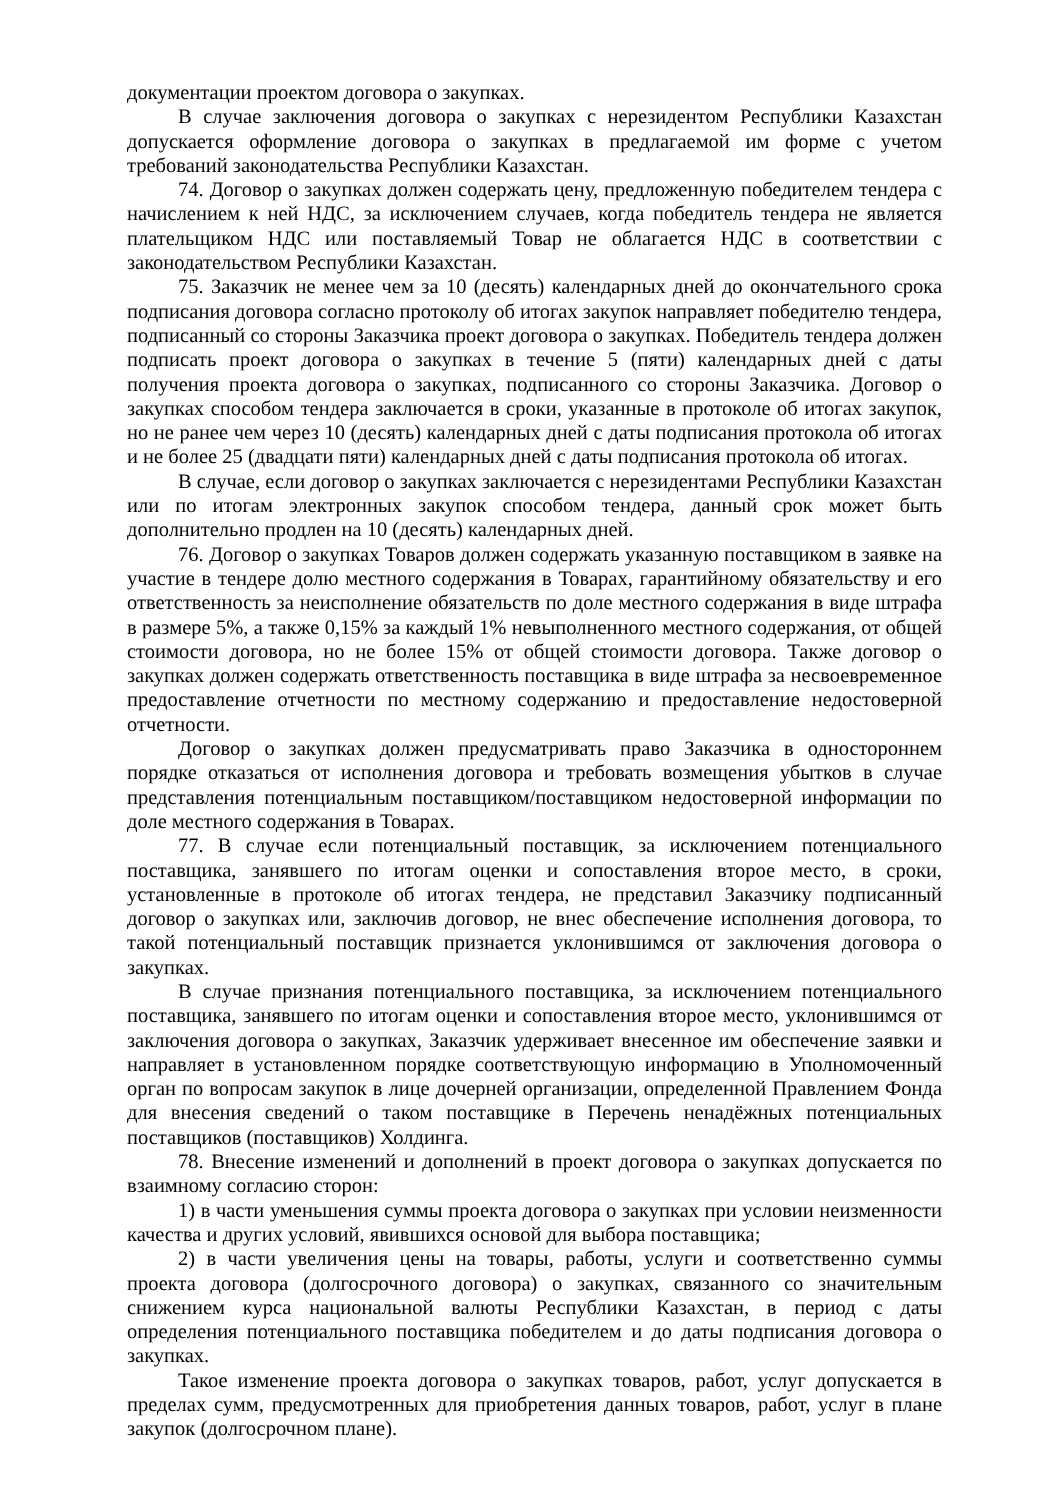документации проектом договора о закупках.
В случае заключения договора о закупках с нерезидентом Республики Казахстан допускается оформление договора о закупках в предлагаемой им форме с учетом требований законодательства Республики Казахстан.
74. Договор о закупках должен содержать цену, предложенную победителем тендера с начислением к ней НДС, за исключением случаев, когда победитель тендера не является плательщиком НДС или поставляемый Товар не облагается НДС в соответствии с законодательством Республики Казахстан.
75. Заказчик не менее чем за 10 (десять) календарных дней до окончательного срока подписания договора согласно протоколу об итогах закупок направляет победителю тендера, подписанный со стороны Заказчика проект договора о закупках. Победитель тендера должен подписать проект договора о закупках в течение 5 (пяти) календарных дней с даты получения проекта договора о закупках, подписанного со стороны Заказчика. Договор о закупках способом тендера заключается в сроки, указанные в протоколе об итогах закупок, но не ранее чем через 10 (десять) календарных дней с даты подписания протокола об итогах и не более 25 (двадцати пяти) календарных дней с даты подписания протокола об итогах.
В случае, если договор о закупках заключается с нерезидентами Республики Казахстан или по итогам электронных закупок способом тендера, данный срок может быть дополнительно продлен на 10 (десять) календарных дней.
76. Договор о закупках Товаров должен содержать указанную поставщиком в заявке на участие в тендере долю местного содержания в Товарах, гарантийному обязательству и его ответственность за неисполнение обязательств по доле местного содержания в виде штрафа в размере 5%, а также 0,15% за каждый 1% невыполненного местного содержания, от общей стоимости договора, но не более 15% от общей стоимости договора. Также договор о закупках должен содержать ответственность поставщика в виде штрафа за несвоевременное предоставление отчетности по местному содержанию и предоставление недостоверной отчетности.
Договор о закупках должен предусматривать право Заказчика в одностороннем порядке отказаться от исполнения договора и требовать возмещения убытков в случае представления потенциальным поставщиком/поставщиком недостоверной информации по доле местного содержания в Товарах.
77. В случае если потенциальный поставщик, за исключением потенциального поставщика, занявшего по итогам оценки и сопоставления второе место, в сроки, установленные в протоколе об итогах тендера, не представил Заказчику подписанный договор о закупках или, заключив договор, не внес обеспечение исполнения договора, то такой потенциальный поставщик признается уклонившимся от заключения договора о закупках.
В случае признания потенциального поставщика, за исключением потенциального поставщика, занявшего по итогам оценки и сопоставления второе место, уклонившимся от заключения договора о закупках, Заказчик удерживает внесенное им обеспечение заявки и направляет в установленном порядке соответствующую информацию в Уполномоченный орган по вопросам закупок в лице дочерней организации, определенной Правлением Фонда для внесения сведений о таком поставщике в Перечень ненадёжных потенциальных поставщиков (поставщиков) Холдинга.
78. Внесение изменений и дополнений в проект договора о закупках допускается по взаимному согласию сторон:
1) в части уменьшения суммы проекта договора о закупках при условии неизменности качества и других условий, явившихся основой для выбора поставщика;
2) в части увеличения цены на товары, работы, услуги и соответственно суммы проекта договора (долгосрочного договора) о закупках, связанного со значительным снижением курса национальной валюты Республики Казахстан, в период с даты определения потенциального поставщика победителем и до даты подписания договора о закупках.
Такое изменение проекта договора о закупках товаров, работ, услуг допускается в пределах сумм, предусмотренных для приобретения данных товаров, работ, услуг в плане закупок (долгосрочном плане).